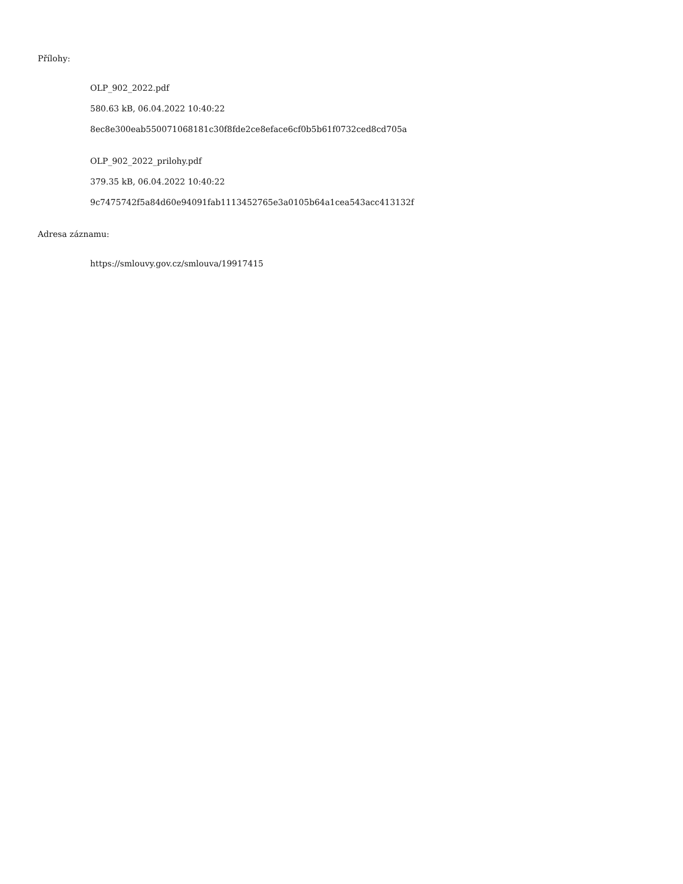Přílohy:
OLP_902_2022.pdf
580.63 kB, 06.04.2022 10:40:22
8ec8e300eab550071068181c30f8fde2ce8eface6cf0b5b61f0732ced8cd705a
OLP_902_2022_prilohy.pdf
379.35 kB, 06.04.2022 10:40:22
9c7475742f5a84d60e94091fab1113452765e3a0105b64a1cea543acc413132f
Adresa záznamu:
https://smlouvy.gov.cz/smlouva/19917415